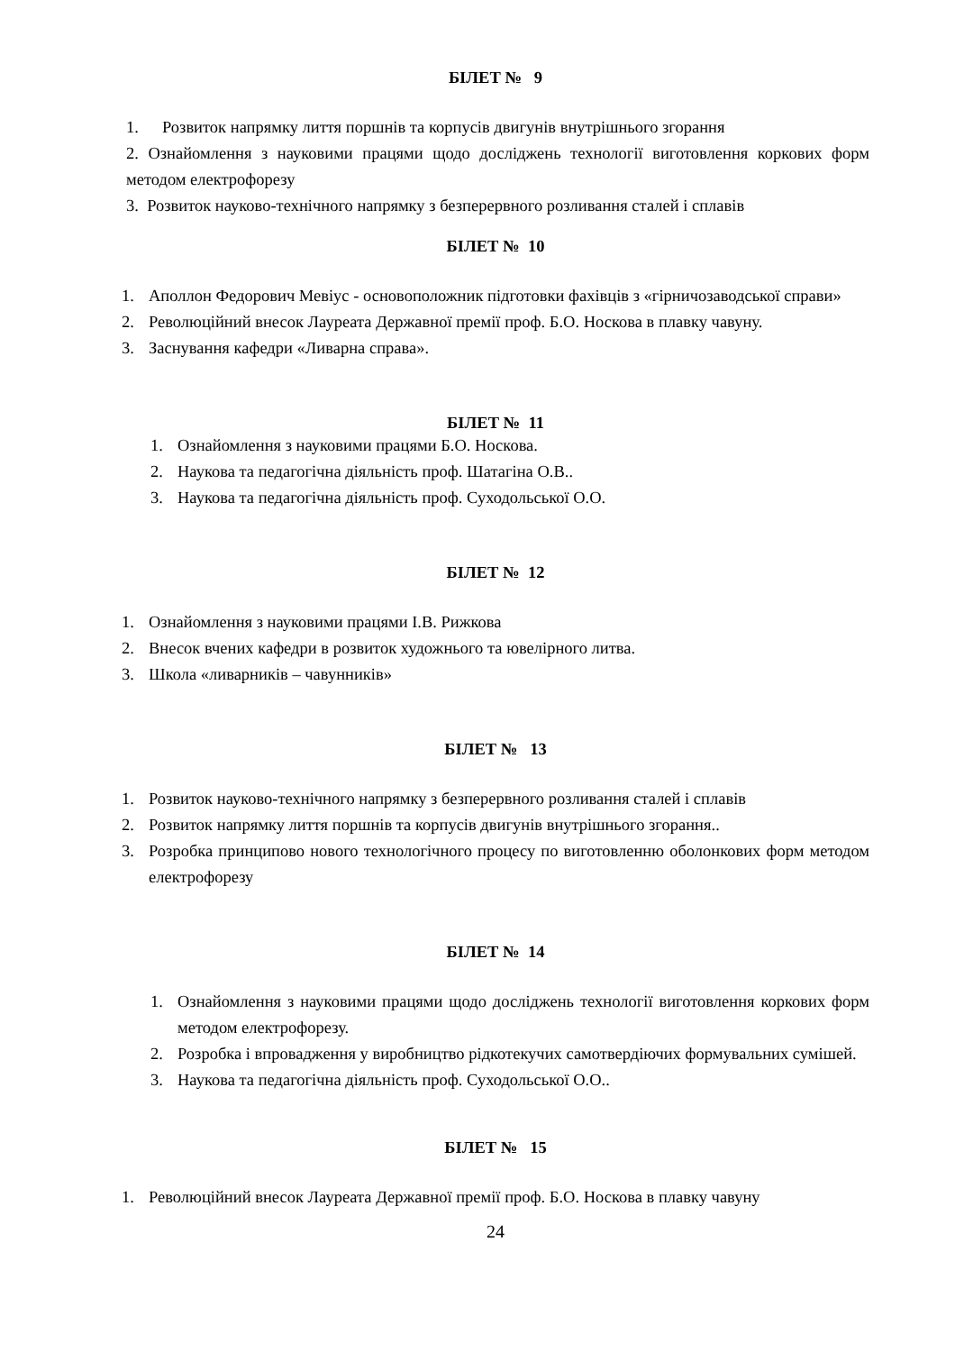БІЛЕТ № 9
1. Розвиток напрямку лиття поршнів та корпусів двигунів внутрішнього згорання
2. Ознайомлення з науковими працями щодо досліджень технології виготовлення коркових форм методом електрофорезу
3. Розвиток науково-технічного напрямку з безперервного розливання сталей і сплавів
БІЛЕТ № 10
1. Аполлон Федорович Мевіус - основоположник підготовки фахівців з «гірничозаводської справи»
2. Революційний внесок Лауреата Державної премії проф. Б.О. Носкова в плавку чавуну.
3. Заснування кафедри «Ливарна справа».
БІЛЕТ № 11
1. Ознайомлення з науковими працями Б.О. Носкова.
2. Наукова та педагогічна діяльність проф. Шатагіна О.В..
3. Наукова та педагогічна діяльність проф. Суходольської О.О.
БІЛЕТ № 12
1. Ознайомлення з науковими працями І.В. Рижкова
2. Внесок вчених кафедри в розвиток художнього та ювелірного литва.
3. Школа «ливарників – чавунників»
БІЛЕТ № 13
1. Розвиток науково-технічного напрямку з безперервного розливання сталей і сплавів
2. Розвиток напрямку лиття поршнів та корпусів двигунів внутрішнього згорання..
3. Розробка принципово нового технологічного процесу по виготовленню оболонкових форм методом електрофорезу
БІЛЕТ № 14
1. Ознайомлення з науковими працями щодо досліджень технології виготовлення коркових форм методом електрофорезу.
2. Розробка і впровадження у виробництво рідкотекучих самотвердіючих формувальних сумішей.
3. Наукова та педагогічна діяльність проф. Суходольської О.О..
БІЛЕТ № 15
1. Революційний внесок Лауреата Державної премії проф. Б.О. Носкова в плавку чавуну
24